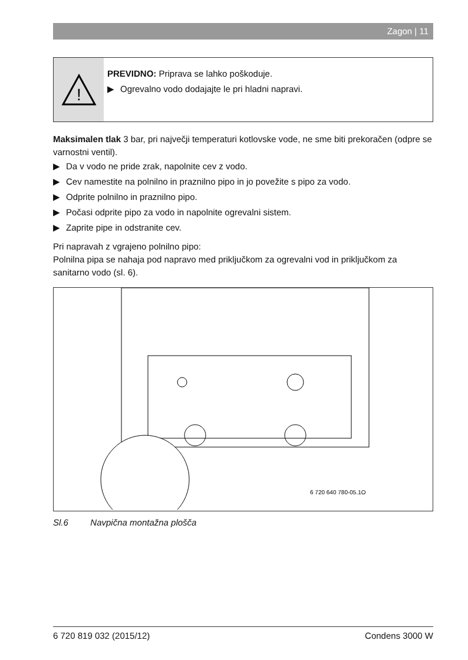Zagon | 11
!
PREVIDNO: Priprava se lahko poškoduje.
▶ Ogrevalno vodo dodajajte le pri hladni napravi.
Maksimalen tlak 3 bar, pri največji temperaturi kotlovske vode, ne sme biti prekoračen (odpre se varnostni ventil).
▶ Da v vodo ne pride zrak, napolnite cev z vodo.
▶ Cev namestite na polnilno in praznilno pipo in jo povežite s pipo za vodo.
▶ Odprite polnilno in praznilno pipo.
▶ Počasi odprite pipo za vodo in napolnite ogrevalni sistem.
▶ Zaprite pipe in odstranite cev.
Pri napravah z vgrajeno polnilno pipo:
Polnilna pipa se nahaja pod napravo med priključkom za ogrevalni vod in priključkom za sanitarno vodo (sl. 6).
6 720 640 780-05.1O
Sl.6 Navpična montažna plošča
6 720 819 032 (2015/12) Condens 3000 W